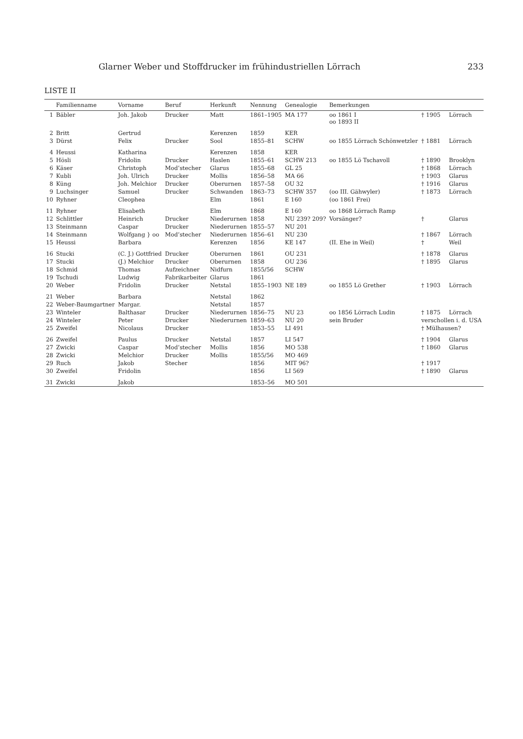Glarner Weber und Stoffdrucker im frühindustriellen Lörrach 233
LISTE II
| | Familienname | Vorname | Beruf | Herkunft | Nennung | Genealogie | Bemerkungen | | |
| --- | --- | --- | --- | --- | --- | --- | --- | --- | --- |
| 1 | Bäbler | Joh. Jakob | Drucker | Matt | 1861–1905 | MA 177 | oo 1861 I oo 1893 II | † 1905 | Lörrach |
| 2 | Britt | Gertrud | | Kerenzen | 1859 | KER | | | |
| 3 | Dürst | Felix | Drucker | Sool | 1855–81 | SCHW | oo 1855 Lörrach Schönwetzler | † 1881 | Lörrach |
| 4 | Heussi | Katharina | | Kerenzen | 1858 | KER | | | |
| 5 | Hösli | Fridolin | Drucker | Haslen | 1855–61 | SCHW 213 | oo 1855 Lö Tschavoll | † 1890 | Brooklyn |
| 6 | Käser | Christoph | Mod’stecher | Glarus | 1855–68 | GL 25 | | † 1868 | Lörrach |
| 7 | Kubli | Joh. Ulrich | Drucker | Mollis | 1856–58 | MA 66 | | † 1903 | Glarus |
| 8 | Küng | Joh. Melchior | Drucker | Oberurnen | 1857–58 | OU 32 | | † 1916 | Glarus |
| 9 | Luchsinger | Samuel | Drucker | Schwanden | 1863–73 | SCHW 357 | (oo III. Gähwyler) | † 1873 | Lörrach |
| 10 | Ryhner | Cleophea | | Elm | 1861 | E 160 | (oo 1861 Frei) | | |
| 11 | Ryhner | Elisabeth | | Elm | 1868 | E 160 | oo 1868 Lörrach Ramp | | |
| 12 | Schlittler | Heinrich | Drucker | Niederurnen | 1858 | NU 239? 209? | Vorsänger? | † | Glarus |
| 13 | Steinmann | Caspar | Drucker | Niederurnen | 1855–57 | NU 201 | | | |
| 14 | Steinmann | Wolfgang } oo | Mod’stecher | Niederurnen | 1856–61 | NU 230 | | † 1867 | Lörrach |
| 15 | Heussi | Barbara | | Kerenzen | 1856 | KE 147 | (II. Ehe in Weil) | † | Weil |
| 16 | Stucki | (C. J.) Gottfried | Drucker | Oberurnen | 1861 | OU 231 | | † 1878 | Glarus |
| 17 | Stucki | (J.) Melchior | Drucker | Oberurnen | 1858 | OU 236 | | † 1895 | Glarus |
| 18 | Schmid | Thomas | Aufzeichner | Nidfurn | 1855/56 | SCHW | | | |
| 19 | Tschudi | Ludwig | Fabrikarbeiter | Glarus | 1861 | | | | |
| 20 | Weber | Fridolin | Drucker | Netstal | 1855–1903 | NE 189 | oo 1855 Lö Grether | † 1903 | Lörrach |
| 21 | Weber | Barbara | | Netstal | 1862 | | | | |
| 22 | Weber-Baumgartner | Margar. | | Netstal | 1857 | | | | |
| 23 | Winteler | Balthasar | Drucker | Niederurnen | 1856–75 | NU 23 | oo 1856 Lörrach Ludin | † 1875 | Lörrach |
| 24 | Winteler | Peter | Drucker | Niederurnen | 1859–63 | NU 20 | sein Bruder | verschollen i. d. USA | |
| 25 | Zweifel | Nicolaus | Drucker | | 1853–55 | LI 491 | | † Mülhausen? | |
| 26 | Zweifel | Paulus | Drucker | Netstal | 1857 | LI 547 | | † 1904 | Glarus |
| 27 | Zwicki | Caspar | Mod’stecher | Mollis | 1856 | MO 538 | | † 1860 | Glarus |
| 28 | Zwicki | Melchior | Drucker | Mollis | 1855/56 | MO 469 | | | |
| 29 | Ruch | Jakob | Stecher | | 1856 | MIT 96? | | † 1917 | |
| 30 | Zweifel | Fridolin | | | 1856 | LI 569 | | † 1890 | Glarus |
| 31 | Zwicki | Jakob | | | 1853–56 | MO 501 | | | |